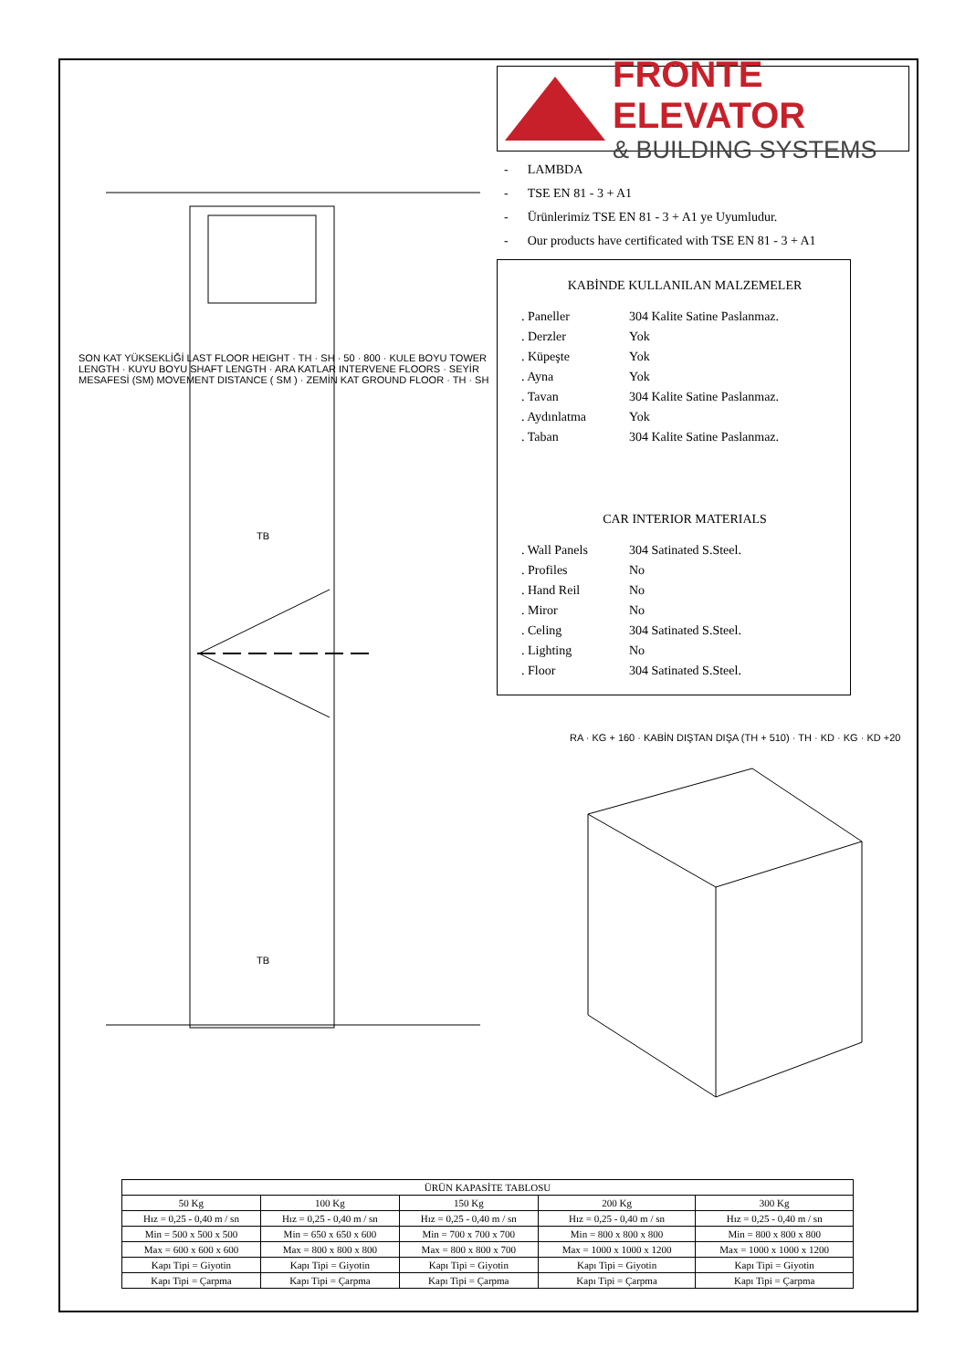TB
TB
SON KAT YÜKSEKLİĞİ LAST FLOOR HEIGHT · TH · SH · 50 · 800 · KULE BOYU TOWER LENGTH · KUYU BOYU SHAFT LENGTH · ARA KATLAR INTERVENE FLOORS · SEYİR MESAFESİ (SM) MOVEMENT DISTANCE ( SM ) · ZEMİN KAT GROUND FLOOR · TH · SH
FRONTE ELEVATOR
& BUILDING SYSTEMS
- LAMBDA
- TSE EN 81 - 3 + A1
- Ürünlerimiz TSE EN 81 - 3 + A1 ye Uyumludur.
- Our products have certificated with TSE EN 81 - 3 + A1
KABİNDE KULLANILAN MALZEMELER
| . Paneller | 304 Kalite Satine Paslanmaz. |
| . Derzler | Yok |
| . Küpeşte | Yok |
| . Ayna | Yok |
| . Tavan | 304 Kalite Satine Paslanmaz. |
| . Aydınlatma | Yok |
| . Taban | 304 Kalite Satine Paslanmaz. |
CAR INTERIOR MATERIALS
| . Wall Panels | 304 Satinated S.Steel. |
| . Profiles | No |
| . Hand Reil | No |
| . Miror | No |
| . Celing | 304 Satinated S.Steel. |
| . Lighting | No |
| . Floor | 304 Satinated S.Steel. |
RA · KG + 160 · KABİN DIŞTAN DIŞA (TH + 510) · TH · KD · KG · KD +20
| ÜRÜN KAPASİTE TABLOSU | | | | |
| --- | --- | --- | --- | --- |
| 50 Kg | 100 Kg | 150 Kg | 200 Kg | 300 Kg |
| Hız = 0,25 - 0,40 m / sn | Hız = 0,25 - 0,40 m / sn | Hız = 0,25 - 0,40 m / sn | Hız = 0,25 - 0,40 m / sn | Hız = 0,25 - 0,40 m / sn |
| Min = 500 x 500 x 500 | Min = 650 x 650 x 600 | Min = 700 x 700 x 700 | Min = 800 x 800 x 800 | Min = 800 x 800 x 800 |
| Max = 600 x 600 x 600 | Max = 800 x 800 x 800 | Max = 800 x 800 x 700 | Max = 1000 x 1000 x 1200 | Max = 1000 x 1000 x 1200 |
| Kapı Tipi = Giyotin | Kapı Tipi = Giyotin | Kapı Tipi = Giyotin | Kapı Tipi = Giyotin | Kapı Tipi = Giyotin |
| Kapı Tipi = Çarpma | Kapı Tipi = Çarpma | Kapı Tipi = Çarpma | Kapı Tipi = Çarpma | Kapı Tipi = Çarpma |